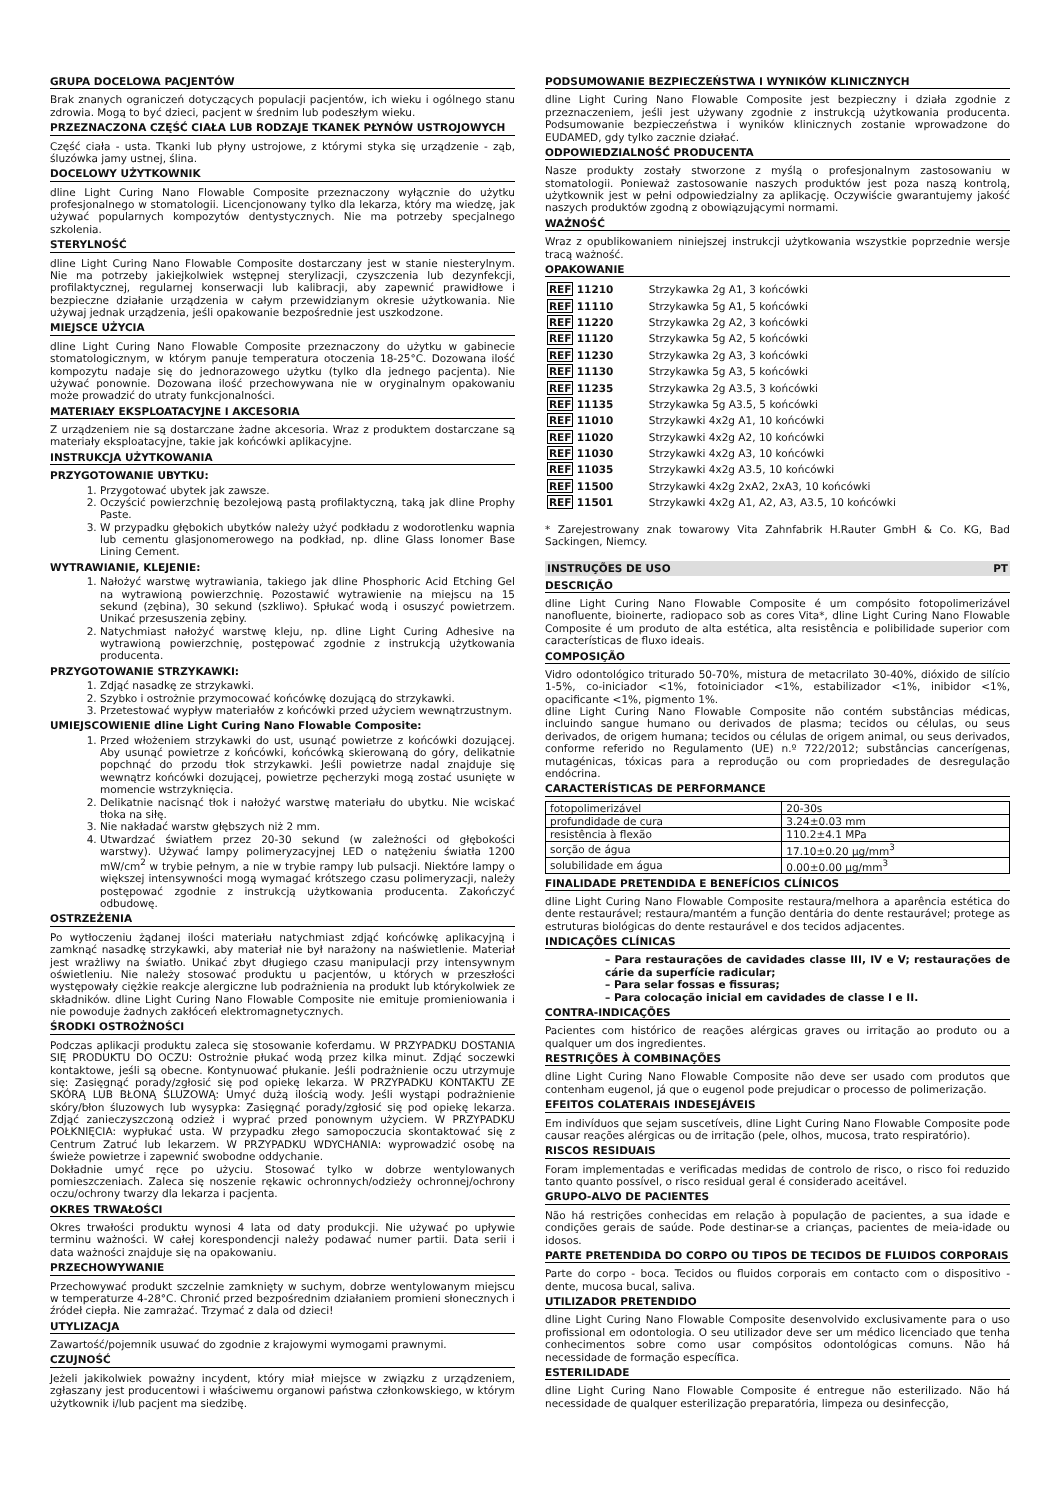GRUPA DOCELOWA PACJENTÓW
Brak znanych ograniczeń dotyczących populacji pacjentów, ich wieku i ogólnego stanu zdrowia. Mogą to być dzieci, pacjent w średnim lub podeszłym wieku.
PRZEZNACZONA CZĘŚĆ CIAŁA LUB RODZAJE TKANEK PŁYNÓW USTROJOWYCH
Część ciała - usta. Tkanki lub płyny ustrojowe, z którymi styka się urządzenie - ząb, śluzówka jamy ustnej, ślina.
DOCELOWY UŻYTKOWNIK
dline Light Curing Nano Flowable Composite przeznaczony wyłącznie do użytku profesjonalnego w stomatologii. Licencjonowany tylko dla lekarza, który ma wiedzę, jak używać popularnych kompozytów dentystycznych. Nie ma potrzeby specjalnego szkolenia.
STERYLNOŚĆ
dline Light Curing Nano Flowable Composite dostarczany jest w stanie niesterylnym. Nie ma potrzeby jakiejkolwiek wstępnej sterylizacji, czyszczenia lub dezynfekcji, profilaktycznej, regularnej konserwacji lub kalibracji, aby zapewnić prawidłowe i bezpieczne działanie urządzenia w całym przewidzianym okresie użytkowania. Nie używaj jednak urządzenia, jeśli opakowanie bezpośrednie jest uszkodzone.
MIEJSCE UŻYCIA
dline Light Curing Nano Flowable Composite przeznaczony do użytku w gabinecie stomatologicznym, w którym panuje temperatura otoczenia 18-25°C. Dozowana ilość kompozytu nadaje się do jednorazowego użytku (tylko dla jednego pacjenta). Nie używać ponownie. Dozowana ilość przechowywana nie w oryginalnym opakowaniu może prowadzić do utraty funkcjonalności.
MATERIAŁY EKSPLOATACYJNE I AKCESORIA
Z urządzeniem nie są dostarczane żadne akcesoria. Wraz z produktem dostarczane są materiały eksploatacyjne, takie jak końcówki aplikacyjne.
INSTRUKCJA UŻYTKOWANIA
PRZYGOTOWANIE UBYTKU:
1. Przygotować ubytek jak zawsze.
2. Oczyścić powierzchnię bezolejową pastą profilaktyczną, taką jak dline Prophy Paste.
3. W przypadku głębokich ubytków należy użyć podkładu z wodorotlenku wapnia lub cementu glasjonomerowego na podkład, np. dline Glass Ionomer Base Lining Cement.
WYTRAWIANIE, KLEJENIE:
1. Nałożyć warstwę wytrawiania, takiego jak dline Phosphoric Acid Etching Gel na wytrawioną powierzchnię. Pozostawić wytrawienie na miejscu na 15 sekund (zębina), 30 sekund (szkliwo). Spłukać wodą i osuszyć powietrzem. Unikać przesuszenia zębiny.
2. Natychmiast nałożyć warstwę kleju, np. dline Light Curing Adhesive na wytrawioną powierzchnię, postępować zgodnie z instrukcją użytkowania producenta.
PRZYGOTOWANIE STRZYKAWKI:
1. Zdjąć nasadkę ze strzykawki.
2. Szybko i ostrożnie przymocować końcówkę dozującą do strzykawki.
3. Przetestować wypływ materiałów z końcówki przed użyciem wewnątrzustnym.
UMIEJSCOWIENIE dline Light Curing Nano Flowable Composite:
1. Przed włożeniem strzykawki do ust, usunąć powietrze z końcówki dozującej. Aby usunąć powietrze z końcówki, końcówką skierowaną do góry, delikatnie popchnąć do przodu tłok strzykawki. Jeśli powietrze nadal znajduje się wewnątrz końcówki dozującej, powietrze pęcherzyki mogą zostać usunięte w momencie wstrzyknięcia.
2. Delikatnie nacisnąć tłok i nałożyć warstwę materiału do ubytku. Nie wciskać tłoka na siłę.
3. Nie nakładać warstw głębszych niż 2 mm.
4. Utwardzać światłem przez 20-30 sekund (w zależności od głębokości warstwy). Używać lampy polimeryzacyjnej LED o natężeniu światła 1200 mW/cm<sup>2</sup> w trybie pełnym, a nie w trybie rampy lub pulsacji. Niektóre lampy o większej intensywności mogą wymagać krótszego czasu polimeryzacji, należy postępować zgodnie z instrukcją użytkowania producenta. Zakończyć odbudowę.
OSTRZEŻENIA
Po wytłoczeniu żądanej ilości materiału natychmiast zdjąć końcówkę aplikacyjną i zamknąć nasadkę strzykawki, aby materiał nie był narażony na naświetlenie. Materiał jest wrażliwy na światło. Unikać zbyt długiego czasu manipulacji przy intensywnym oświetleniu. Nie należy stosować produktu u pacjentów, u których w przeszłości występowały ciężkie reakcje alergiczne lub podrażnienia na produkt lub którykolwiek ze składników. dline Light Curing Nano Flowable Composite nie emituje promieniowania i nie powoduje żadnych zakłóceń elektromagnetycznych.
ŚRODKI OSTROŻNOŚCI
Podczas aplikacji produktu zaleca się stosowanie koferdamu. W PRZYPADKU DOSTANIA SIĘ PRODUKTU DO OCZU: Ostrożnie płukać wodą przez kilka minut. Zdjąć soczewki kontaktowe, jeśli są obecne. Kontynuować płukanie. Jeśli podrażnienie oczu utrzymuje się: Zasięgnąć porady/zgłosić się pod opiekę lekarza. W PRZYPADKU KONTAKTU ZE SKÓRĄ LUB BŁONĄ ŚLUZOWĄ: Umyć dużą ilością wody. Jeśli wystąpi podrażnienie skóry/błon śluzowych lub wysypka: Zasięgnąć porady/zgłosić się pod opiekę lekarza. Zdjąć zanieczyszczoną odzież i wyprać przed ponownym użyciem. W PRZYPADKU POŁKNIĘCIA: wypłukać usta. W przypadku złego samopoczucia skontaktować się z Centrum Zatruć lub lekarzem. W PRZYPADKU WDYCHANIA: wyprowadzić osobę na świeże powietrze i zapewnić swobodne oddychanie.
Dokładnie umyć ręce po użyciu. Stosować tylko w dobrze wentylowanych pomieszczeniach. Zaleca się noszenie rękawic ochronnych/odzieży ochronnej/ochrony oczu/ochrony twarzy dla lekarza i pacjenta.
OKRES TRWAŁOŚCI
Okres trwałości produktu wynosi 4 lata od daty produkcji. Nie używać po upływie terminu ważności. W całej korespondencji należy podawać numer partii. Data serii i data ważności znajduje się na opakowaniu.
PRZECHOWYWANIE
Przechowywać produkt szczelnie zamknięty w suchym, dobrze wentylowanym miejscu w temperaturze 4-28°C. Chronić przed bezpośrednim działaniem promieni słonecznych i źródeł ciepła. Nie zamrażać. Trzymać z dala od dzieci!
UTYLIZACJA
Zawartość/pojemnik usuwać do zgodnie z krajowymi wymogami prawnymi.
CZUJNOŚĆ
Jeżeli jakikolwiek poważny incydent, który miał miejsce w związku z urządzeniem, zgłaszany jest producentowi i właściwemu organowi państwa członkowskiego, w którym użytkownik i/lub pacjent ma siedzibę.
PODSUMOWANIE BEZPIECZEŃSTWA I WYNIKÓW KLINICZNYCH
dline Light Curing Nano Flowable Composite jest bezpieczny i działa zgodnie z przeznaczeniem, jeśli jest używany zgodnie z instrukcją użytkowania producenta. Podsumowanie bezpieczeństwa i wyników klinicznych zostanie wprowadzone do EUDAMED, gdy tylko zacznie działać.
ODPOWIEDZIALNOŚĆ PRODUCENTA
Nasze produkty zostały stworzone z myślą o profesjonalnym zastosowaniu w stomatologii. Ponieważ zastosowanie naszych produktów jest poza naszą kontrolą, użytkownik jest w pełni odpowiedzialny za aplikację. Oczywiście gwarantujemy jakość naszych produktów zgodną z obowiązującymi normami.
WAŻNOŚĆ
Wraz z opublikowaniem niniejszej instrukcji użytkowania wszystkie poprzednie wersje tracą ważność.
OPAKOWANIE
| REF 11210 | Strzykawka 2g A1, 3 końcówki |
| REF 11110 | Strzykawka 5g A1, 5 końcówki |
| REF 11220 | Strzykawka 2g A2, 3 końcówki |
| REF 11120 | Strzykawka 5g A2, 5 końcówki |
| REF 11230 | Strzykawka 2g A3, 3 końcówki |
| REF 11130 | Strzykawka 5g A3, 5 końcówki |
| REF 11235 | Strzykawka 2g A3.5, 3 końcówki |
| REF 11135 | Strzykawka 5g A3.5, 5 końcówki |
| REF 11010 | Strzykawki 4x2g A1, 10 końcówki |
| REF 11020 | Strzykawki 4x2g A2, 10 końcówki |
| REF 11030 | Strzykawki 4x2g A3, 10 końcówki |
| REF 11035 | Strzykawki 4x2g A3.5, 10 końcówki |
| REF 11500 | Strzykawki 4x2g 2xA2, 2xA3, 10 końcówki |
| REF 11501 | Strzykawki 4x2g A1, A2, A3, A3.5, 10 końcówki |
* Zarejestrowany znak towarowy Vita Zahnfabrik H.Rauter GmbH & Co. KG, Bad Sackingen, Niemcy.
INSTRUÇÕES DE USO PT
DESCRIÇÃO
dline Light Curing Nano Flowable Composite é um compósito fotopolimerizável nanofluente, bioinerte, radiopaco sob as cores Vita*, dline Light Curing Nano Flowable Composite é um produto de alta estética, alta resistência e polibilidade superior com características de fluxo ideais.
COMPOSIÇÃO
Vidro odontológico triturado 50-70%, mistura de metacrilato 30-40%, dióxido de silício 1-5%, co-iniciador <1%, fotoiniciador <1%, estabilizador <1%, inibidor <1%, opacificante <1%, pigmento 1%.
dline Light Curing Nano Flowable Composite não contém substâncias médicas, incluindo sangue humano ou derivados de plasma; tecidos ou células, ou seus derivados, de origem humana; tecidos ou células de origem animal, ou seus derivados, conforme referido no Regulamento (UE) n.º 722/2012; substâncias cancerígenas, mutagénicas, tóxicas para a reprodução ou com propriedades de desregulação endócrina.
CARACTERÍSTICAS DE PERFORMANCE
| fotopolimerizável | 20-30s |
| profundidade de cura | 3.24±0.03 mm |
| resistência à flexão | 110.2±4.1 MPa |
| sorção de água | 17.10±0.20 μg/mm<sup>3</sup> |
| solubilidade em água | 0.00±0.00 μg/mm<sup>3</sup> |
FINALIDADE PRETENDIDA E BENEFÍCIOS CLÍNICOS
dline Light Curing Nano Flowable Composite restaura/melhora a aparência estética do dente restaurável; restaura/mantém a função dentária do dente restaurável; protege as estruturas biológicas do dente restaurável e dos tecidos adjacentes.
INDICAÇÕES CLÍNICAS
– Para restaurações de cavidades classe III, IV e V; restaurações de cárie da superfície radicular;
– Para selar fossas e fissuras;
– Para colocação inicial em cavidades de classe I e II.
CONTRA-INDICAÇÕES
Pacientes com histórico de reações alérgicas graves ou irritação ao produto ou a qualquer um dos ingredientes.
RESTRIÇÕES À COMBINAÇÕES
dline Light Curing Nano Flowable Composite não deve ser usado com produtos que contenham eugenol, já que o eugenol pode prejudicar o processo de polimerização.
EFEITOS COLATERAIS INDESEJÁVEIS
Em indivíduos que sejam suscetíveis, dline Light Curing Nano Flowable Composite pode causar reações alérgicas ou de irritação (pele, olhos, mucosa, trato respiratório).
RISCOS RESIDUAIS
Foram implementadas e verificadas medidas de controlo de risco, o risco foi reduzido tanto quanto possível, o risco residual geral é considerado aceitável.
GRUPO-ALVO DE PACIENTES
Não há restrições conhecidas em relação à população de pacientes, a sua idade e condições gerais de saúde. Pode destinar-se a crianças, pacientes de meia-idade ou idosos.
PARTE PRETENDIDA DO CORPO OU TIPOS DE TECIDOS DE FLUIDOS CORPORAIS
Parte do corpo - boca. Tecidos ou fluidos corporais em contacto com o dispositivo - dente, mucosa bucal, saliva.
UTILIZADOR PRETENDIDO
dline Light Curing Nano Flowable Composite desenvolvido exclusivamente para o uso profissional em odontologia. O seu utilizador deve ser um médico licenciado que tenha conhecimentos sobre como usar compósitos odontológicas comuns. Não há necessidade de formação específica.
ESTERILIDADE
dline Light Curing Nano Flowable Composite é entregue não esterilizado. Não há necessidade de qualquer esterilização preparatória, limpeza ou desinfecção,